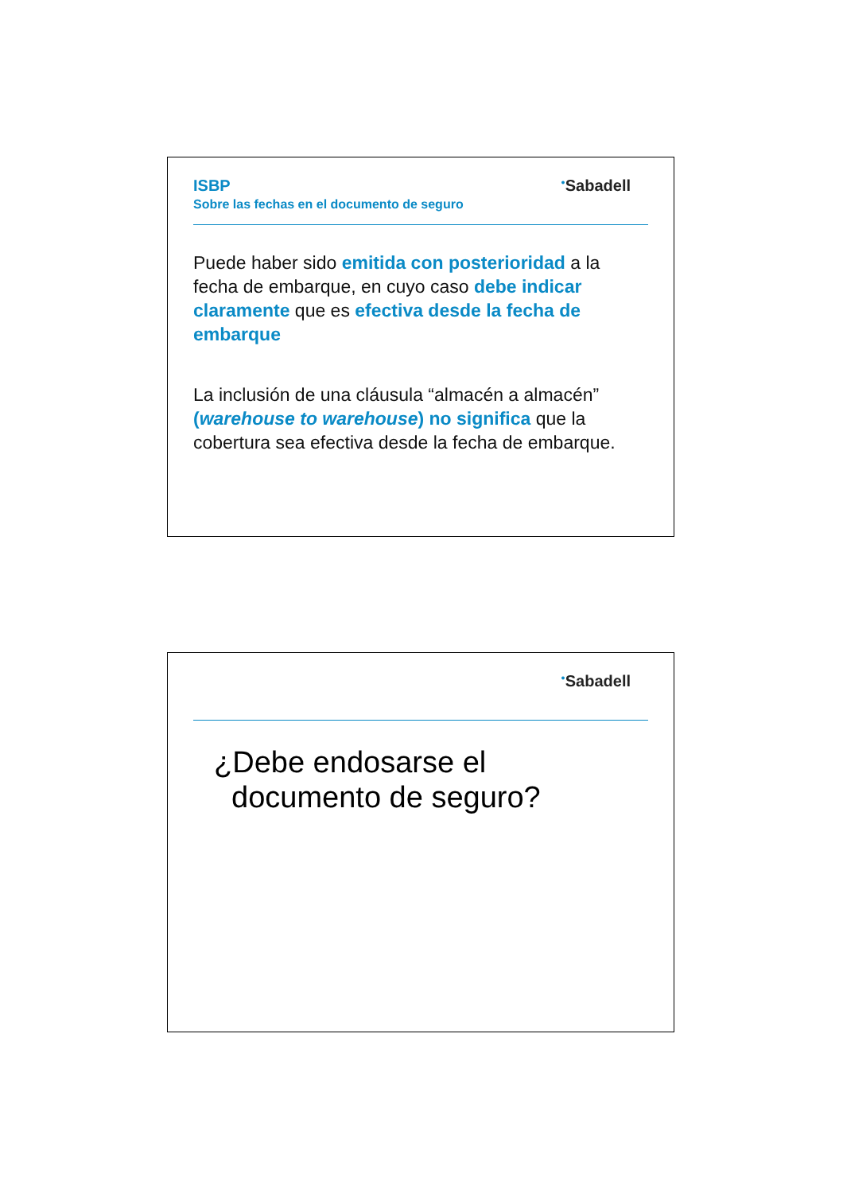●Sabadell
ISBP
Sobre las fechas en el documento de seguro
Puede haber sido emitida con posterioridad a la fecha de embarque, en cuyo caso debe indicar claramente que es efectiva desde la fecha de embarque
La inclusión de una cláusula “almacén a almacén” (warehouse to warehouse) no significa que la cobertura sea efectiva desde la fecha de embarque.
●Sabadell
¿Debe endosarse el documento de seguro?